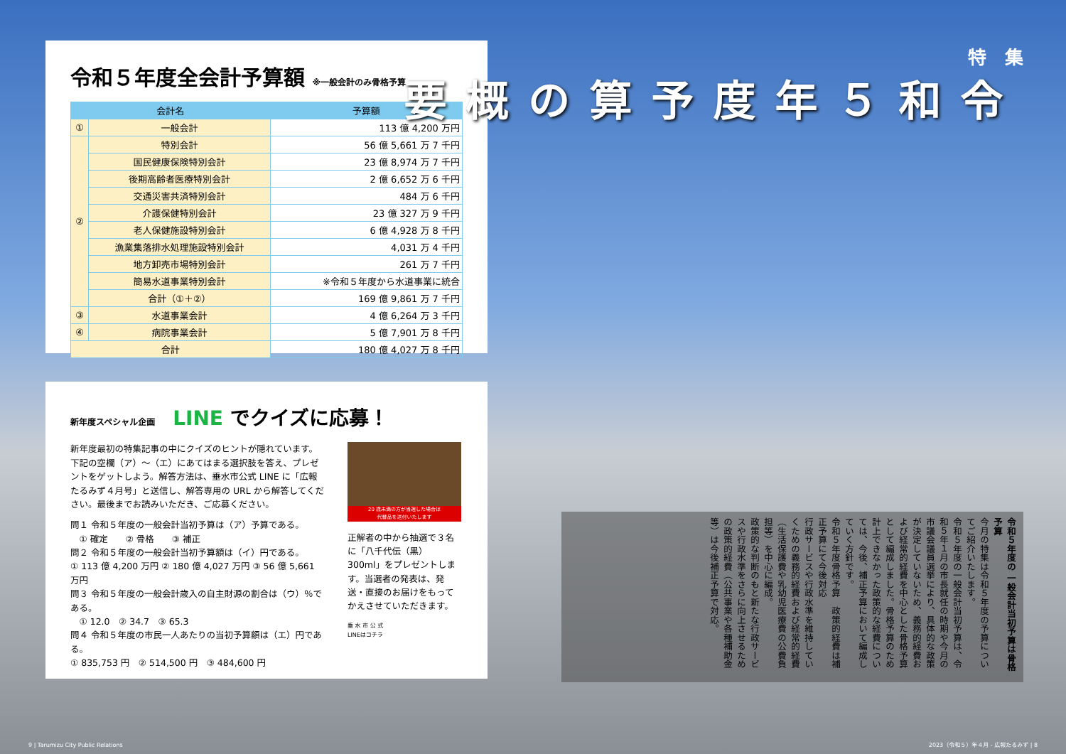令和５年度全会計予算額 ※一般会計のみ骨格予算
| 会計名 | | 予算額 |
| --- | --- | --- |
| ① | 一般会計 | 113 億 4,200 万円 |
| ② | 特別会計 | 56 億 5,661 万 7 千円 |
| | 国民健康保険特別会計 | 23 億 8,974 万 7 千円 |
| | 後期高齢者医療特別会計 | 2 億 6,652 万 6 千円 |
| | 交通災害共済特別会計 | 484 万 6 千円 |
| | 介護保健特別会計 | 23 億 327 万 9 千円 |
| | 老人保健施設特別会計 | 6 億 4,928 万 8 千円 |
| | 漁業集落排水処理施設特別会計 | 4,031 万 4 千円 |
| | 地方卸売市場特別会計 | 261 万 7 千円 |
| | 簡易水道事業特別会計 | ※令和５年度から水道事業に統合 |
| | 合計（①＋②） | 169 億 9,861 万 7 千円 |
| ③ | 水道事業会計 | 4 億 6,264 万 3 千円 |
| ④ | 病院事業会計 | 5 億 7,901 万 8 千円 |
| 合計 | | 180 億 4,027 万 8 千円 |
新年度スペシャル企画 LINE でクイズに応募！
新年度最初の特集記事の中にクイズのヒントが隠れています。下記の空欄（ア）～（エ）にあてはまる選択肢を答え、プレゼントをゲットしよう。解答方法は、垂水市公式 LINE に「広報たるみず４月号」と送信し、解答専用の URL から解答してください。最後までお読みいただき、ご応募ください。
問１ 令和５年度の一般会計当初予算は（ア）予算である。
　① 確定　　② 骨格　　③ 補正
問２ 令和５年度の一般会計当初予算額は（イ）円である。
① 113 億 4,200 万円 ② 180 億 4,027 万円 ③ 56 億 5,661 万円
問３ 令和５年度の一般会計歳入の自主財源の割合は（ウ）％である。
　① 12.0　② 34.7　③ 65.3
問４ 令和５年度の市民一人あたりの当初予算額は（エ）円である。
① 835,753 円　② 514,500 円　③ 484,600 円
20 歳未満の方が当選した場合は
代替品を送付いたします
正解者の中から抽選で３名に「八千代伝（黒）300ml」をプレゼントします。当選者の発表は、発送・直接のお届けをもってかえさせていただきます。
垂 水 市 公 式
LINEはコチラ
特　集
令和５年度予算の概要
令和５年度の 一般会計当初予算は骨格予算
今月の特集は令和５年度の予算についてご紹介いたします。
令和５年度の一般会計当初予算は、令和５年１月の市長就任の時期や今月の市議会議員選挙により、具体的な政策が決定していないため、義務的経費および経常的経費を中心とした骨格予算として編成しました。骨格予算のため計上できなかった政策的な経費については、今後、補正予算において編成していく方針です。
令和５年度骨格予算　政策的経費は補正予算にて今後対応
行政サービスや行政水準を維持していくための義務的経費および経常的経費（生活保護費や乳幼児医療費の公費負担等）を中心に編成。
政策的な判断のもと新たな行政サービスや行政水準をさらに向上させるための政策的経費（公共事業や各種補助金等）は今後補正予算で対応。
9 | Tarumizu City Public Relations
2023（令和５）年４月 - 広報たるみず | 8